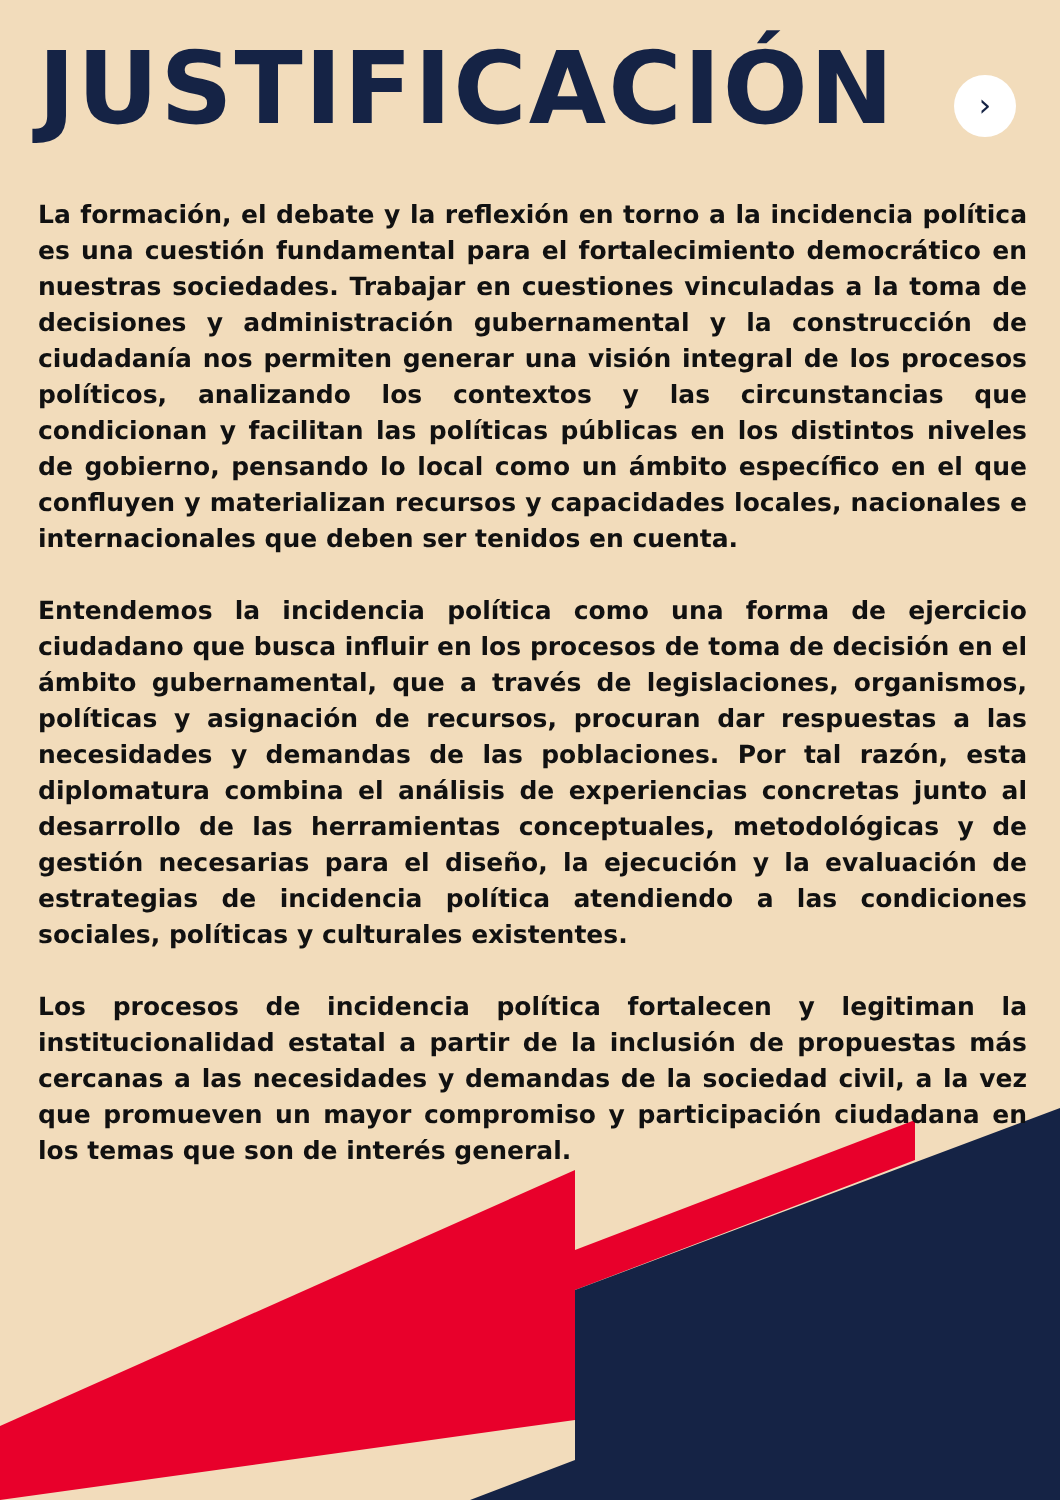JUSTIFICACIÓN
›
La formación, el debate y la reflexión en torno a la incidencia política es una cuestión fundamental para el fortalecimiento democrático en nuestras sociedades. Trabajar en cuestiones vinculadas a la toma de decisiones y administración gubernamental y la construcción de ciudadanía nos permiten generar una visión integral de los procesos políticos, analizando los contextos y las circunstancias que condicionan y facilitan las políticas públicas en los distintos niveles de gobierno, pensando lo local como un ámbito específico en el que confluyen y materializan recursos y capacidades locales, nacionales e internacionales que deben ser tenidos en cuenta.
Entendemos la incidencia política como una forma de ejercicio ciudadano que busca influir en los procesos de toma de decisión en el ámbito gubernamental, que a través de legislaciones, organismos, políticas y asignación de recursos, procuran dar respuestas a las necesidades y demandas de las poblaciones. Por tal razón, esta diplomatura combina el análisis de experiencias concretas junto al desarrollo de las herramientas conceptuales, metodológicas y de gestión necesarias para el diseño, la ejecución y la evaluación de estrategias de incidencia política atendiendo a las condiciones sociales, políticas y culturales existentes.
Los procesos de incidencia política fortalecen y legitiman la institucionalidad estatal a partir de la inclusión de propuestas más cercanas a las necesidades y demandas de la sociedad civil, a la vez que promueven un mayor compromiso y participación ciudadana en los temas que son de interés general.